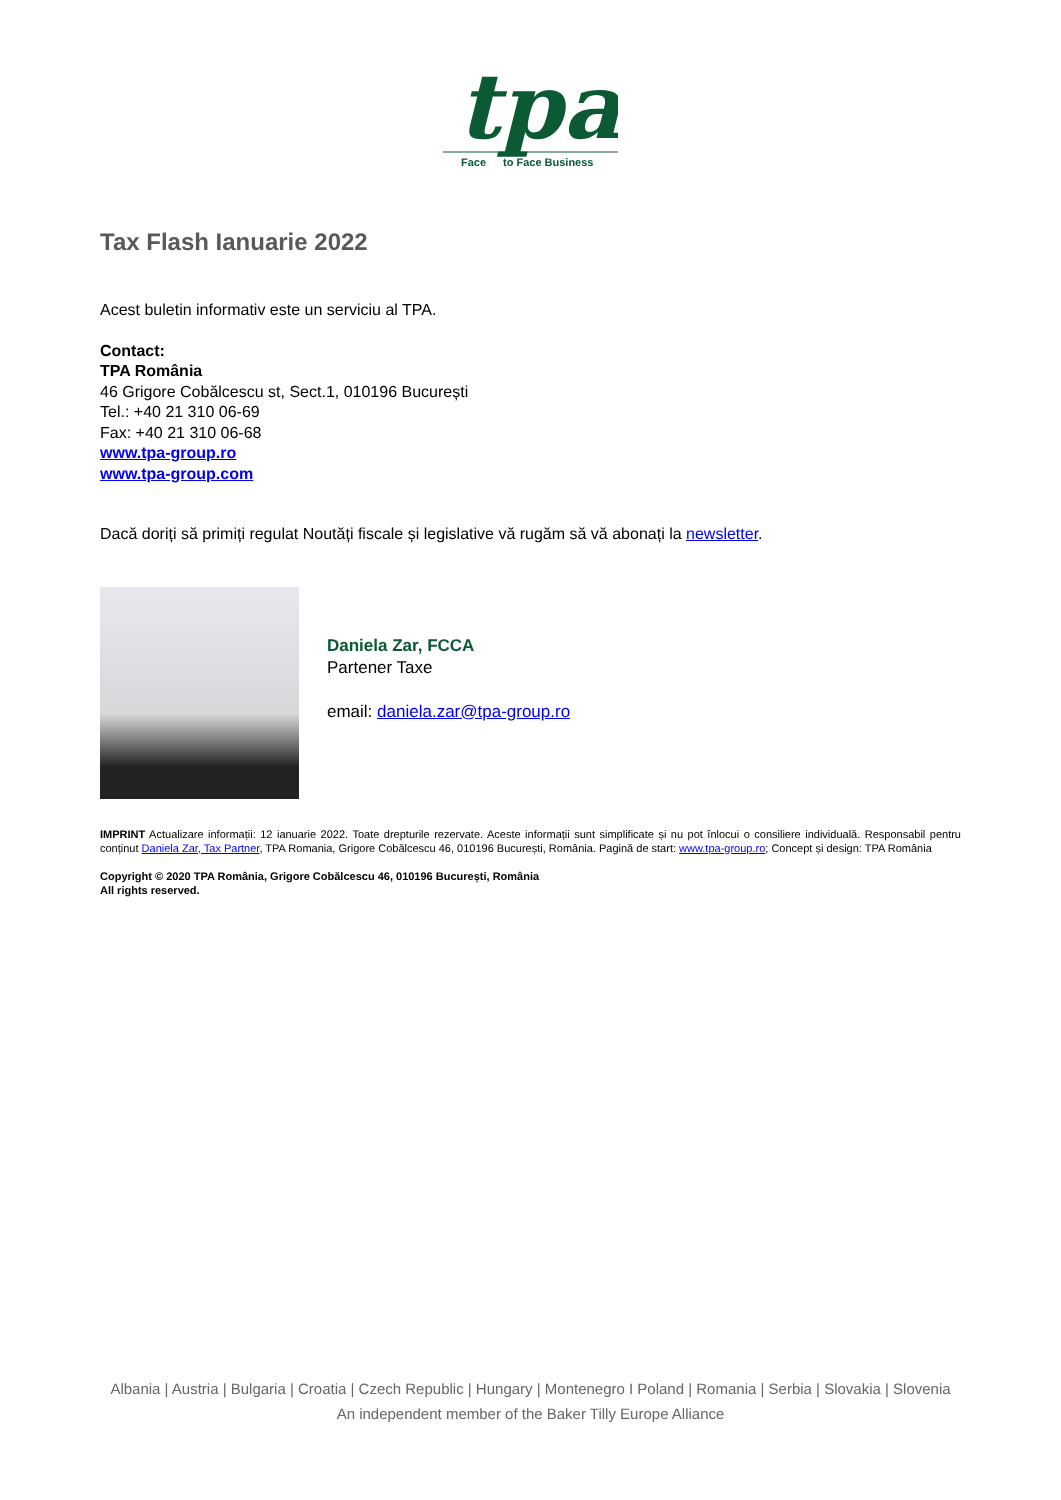tpa
Face
to Face Business
Tax Flash Ianuarie 2022
Acest buletin informativ este un serviciu al TPA.
Contact:
TPA România
46 Grigore Cobălcescu st, Sect.1, 010196 București
Tel.: +40 21 310 06-69
Fax: +40 21 310 06-68
www.tpa-group.ro
www.tpa-group.com
Dacă doriți să primiți regulat Noutăți fiscale și legislative vă rugăm să vă abonați la newsletter.
Daniela Zar, FCCA
Partener Taxe
email: daniela.zar@tpa-group.ro
IMPRINT Actualizare informații: 12 ianuarie 2022. Toate drepturile rezervate. Aceste informații sunt simplificate și nu pot înlocui o consiliere individuală. Responsabil pentru conținut Daniela Zar, Tax Partner, TPA Romania, Grigore Cobălcescu 46, 010196 București, România. Pagină de start: www.tpa-group.ro; Concept și design: TPA România
Copyright © 2020 TPA România, Grigore Cobălcescu 46, 010196 București, România
All rights reserved.
Albania | Austria | Bulgaria | Croatia | Czech Republic | Hungary | Montenegro I Poland | Romania | Serbia | Slovakia | Slovenia
An independent member of the Baker Tilly Europe Alliance